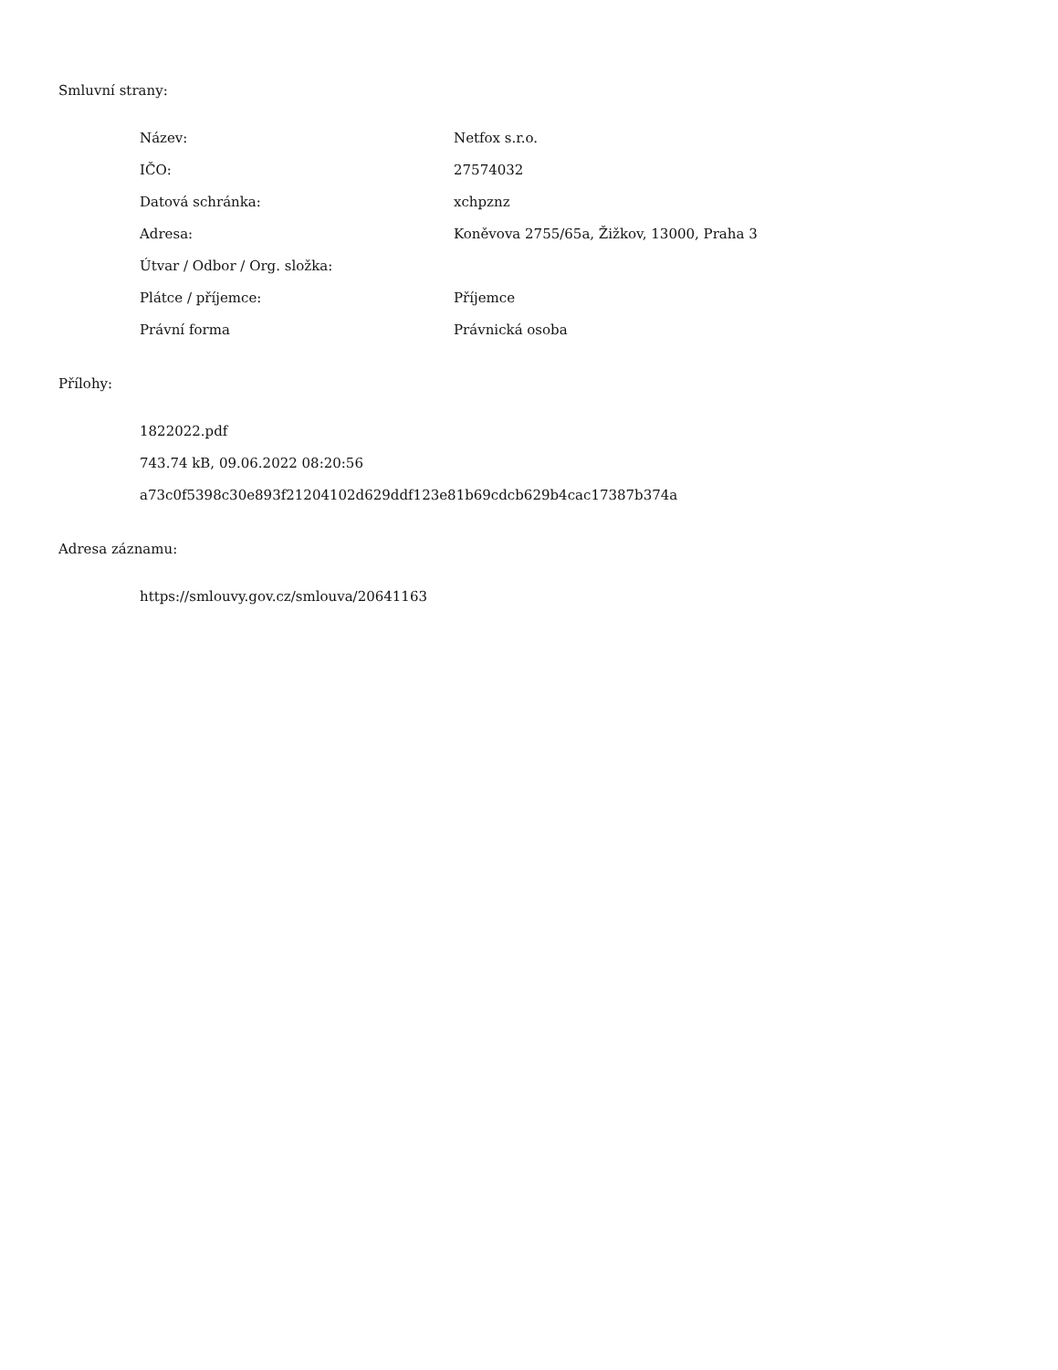Smluvní strany:
| Název: | Netfox s.r.o. |
| IČO: | 27574032 |
| Datová schránka: | xchpznz |
| Adresa: | Koněvova 2755/65a, Žižkov, 13000, Praha 3 |
| Útvar / Odbor / Org. složka: | |
| Plátce / příjemce: | Příjemce |
| Právní forma | Právnická osoba |
Přílohy:
1822022.pdf
743.74 kB, 09.06.2022 08:20:56
a73c0f5398c30e893f21204102d629ddf123e81b69cdcb629b4cac17387b374a
Adresa záznamu:
https://smlouvy.gov.cz/smlouva/20641163